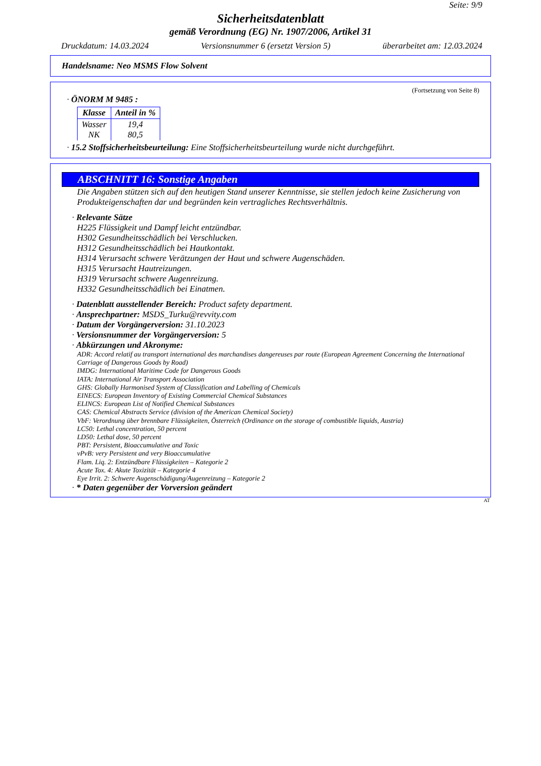Seite: 9/9
Sicherheitsdatenblatt
gemäß Verordnung (EG) Nr. 1907/2006, Artikel 31
Druckdatum: 14.03.2024 Versionsnummer 6 (ersetzt Version 5) überarbeitet am: 12.03.2024
Handelsname: Neo MSMS Flow Solvent
(Fortsetzung von Seite 8)
· ÖNORM M 9485 :
| Klasse | Anteil in % |
| --- | --- |
| Wasser NK | 19,4 80,5 |
· 15.2 Stoffsicherheitsbeurteilung: Eine Stoffsicherheitsbeurteilung wurde nicht durchgeführt.
ABSCHNITT 16: Sonstige Angaben
Die Angaben stützen sich auf den heutigen Stand unserer Kenntnisse, sie stellen jedoch keine Zusicherung von Produkteigenschaften dar und begründen kein vertragliches Rechtsverhältnis.
· Relevante Sätze
H225 Flüssigkeit und Dampf leicht entzündbar.
H302 Gesundheitsschädlich bei Verschlucken.
H312 Gesundheitsschädlich bei Hautkontakt.
H314 Verursacht schwere Verätzungen der Haut und schwere Augenschäden.
H315 Verursacht Hautreizungen.
H319 Verursacht schwere Augenreizung.
H332 Gesundheitsschädlich bei Einatmen.
· Datenblatt ausstellender Bereich: Product safety department.
· Ansprechpartner: MSDS_Turku@revvity.com
· Datum der Vorgängerversion: 31.10.2023
· Versionsnummer der Vorgängerversion: 5
· Abkürzungen und Akronyme:
ADR: Accord relatif au transport international des marchandises dangereuses par route (European Agreement Concerning the International Carriage of Dangerous Goods by Road)
IMDG: International Maritime Code for Dangerous Goods
IATA: International Air Transport Association
GHS: Globally Harmonised System of Classification and Labelling of Chemicals
EINECS: European Inventory of Existing Commercial Chemical Substances
ELINCS: European List of Notified Chemical Substances
CAS: Chemical Abstracts Service (division of the American Chemical Society)
VbF: Verordnung über brennbare Flüssigkeiten, Österreich (Ordinance on the storage of combustible liquids, Austria)
LC50: Lethal concentration, 50 percent
LD50: Lethal dose, 50 percent
PBT: Persistent, Bioaccumulative and Toxic
vPvB: very Persistent and very Bioaccumulative
Flam. Liq. 2: Entzündbare Flüssigkeiten – Kategorie 2
Acute Tox. 4: Akute Toxizität – Kategorie 4
Eye Irrit. 2: Schwere Augenschädigung/Augenreizung – Kategorie 2
· * Daten gegenüber der Vorversion geändert
AT